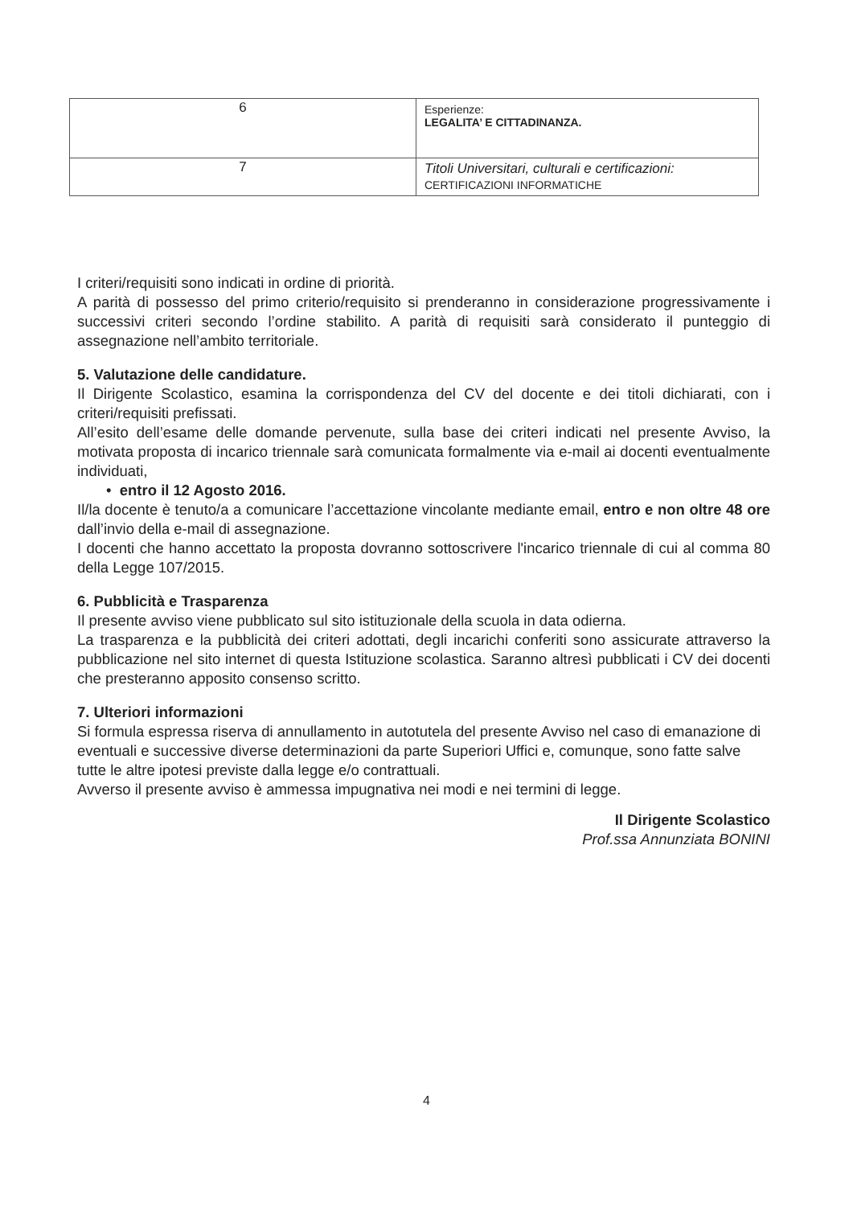| 6 | Esperienze: LEGALITA’ E CITTADINANZA. |
| 7 | Titoli Universitari, culturali e certificazioni: CERTIFICAZIONI INFORMATICHE |
I criteri/requisiti sono indicati in ordine di priorità.
A parità di possesso del primo criterio/requisito si prenderanno in considerazione progressivamente i successivi criteri secondo l’ordine stabilito. A parità di requisiti sarà considerato il punteggio di assegnazione nell’ambito territoriale.
5. Valutazione delle candidature.
Il Dirigente Scolastico, esamina la corrispondenza del CV del docente e dei titoli dichiarati, con i criteri/requisiti prefissati.
All’esito dell’esame delle domande pervenute, sulla base dei criteri indicati nel presente Avviso, la motivata proposta di incarico triennale sarà comunicata formalmente via e-mail ai docenti eventualmente individuati,
• entro il 12 Agosto 2016.
Il/la docente è tenuto/a a comunicare l’accettazione vincolante mediante email, entro e non oltre 48 ore dall’invio della e-mail di assegnazione.
I docenti che hanno accettato la proposta dovranno sottoscrivere l'incarico triennale di cui al comma 80 della Legge 107/2015.
6. Pubblicità e Trasparenza
Il presente avviso viene pubblicato sul sito istituzionale della scuola in data odierna.
La trasparenza e la pubblicità dei criteri adottati, degli incarichi conferiti sono assicurate attraverso la pubblicazione nel sito internet di questa Istituzione scolastica. Saranno altresì pubblicati i CV dei docenti che presteranno apposito consenso scritto.
7. Ulteriori informazioni
Si formula espressa riserva di annullamento in autotutela del presente Avviso nel caso di emanazione di eventuali e successive diverse determinazioni da parte Superiori Uffici e, comunque, sono fatte salve tutte le altre ipotesi previste dalla legge e/o contrattuali.
Avverso il presente avviso è ammessa impugnativa nei modi e nei termini di legge.
Il Dirigente Scolastico
Prof.ssa Annunziata BONINI
4